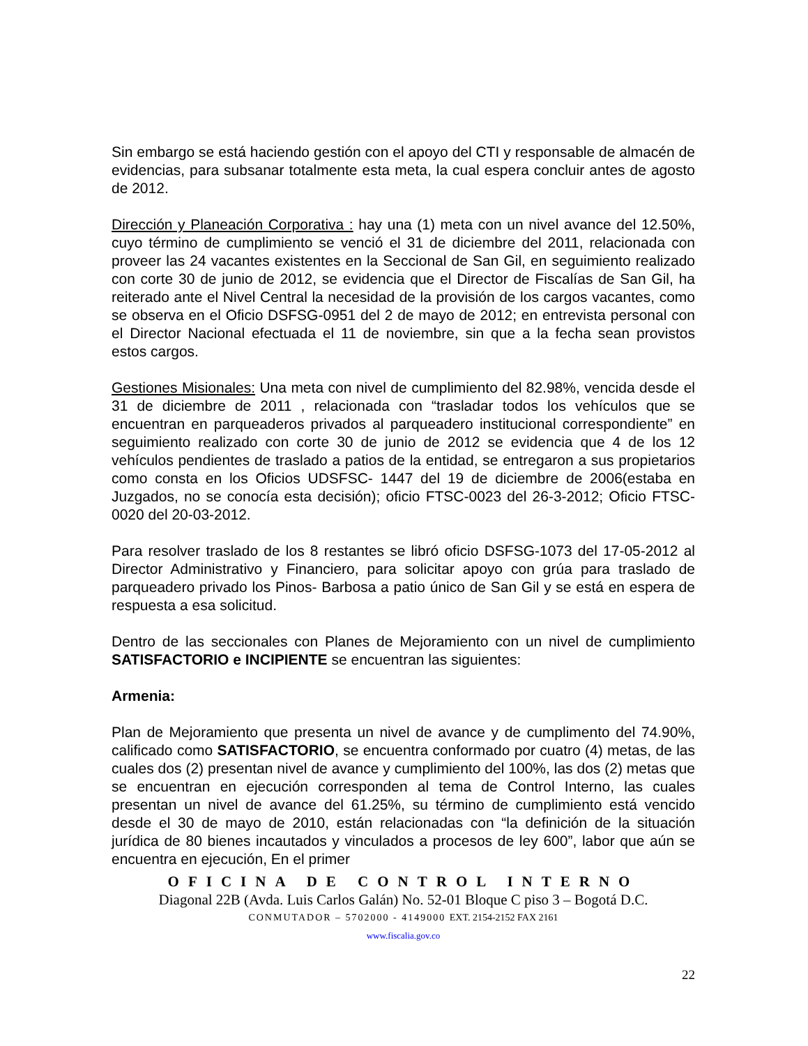Sin embargo se está haciendo gestión con el apoyo del CTI y responsable de almacén de evidencias, para subsanar totalmente esta meta, la cual espera concluir antes de agosto de 2012.
Dirección y Planeación Corporativa : hay una (1) meta con un nivel avance del 12.50%, cuyo término de cumplimiento se venció el 31 de diciembre del 2011, relacionada con proveer las 24 vacantes existentes en la Seccional de San Gil, en seguimiento realizado con corte 30 de junio de 2012, se evidencia que el Director de Fiscalías de San Gil, ha reiterado ante el Nivel Central la necesidad de la provisión de los cargos vacantes, como se observa en el Oficio DSFSG-0951 del 2 de mayo de 2012; en entrevista personal con el Director Nacional efectuada el 11 de noviembre, sin que a la fecha sean provistos estos cargos.
Gestiones Misionales: Una meta con nivel de cumplimiento del 82.98%, vencida desde el 31 de diciembre de 2011 , relacionada con “trasladar todos los vehículos que se encuentran en parqueaderos privados al parqueadero institucional correspondiente” en seguimiento realizado con corte 30 de junio de 2012 se evidencia que 4 de los 12 vehículos pendientes de traslado a patios de la entidad, se entregaron a sus propietarios como consta en los Oficios UDSFSC- 1447 del 19 de diciembre de 2006(estaba en Juzgados, no se conocía esta decisión); oficio FTSC-0023 del 26-3-2012; Oficio FTSC-0020 del 20-03-2012.
Para resolver traslado de los 8 restantes se libró oficio DSFSG-1073 del 17-05-2012 al Director Administrativo y Financiero, para solicitar apoyo con grúa para traslado de parqueadero privado los Pinos- Barbosa a patio único de San Gil y se está en espera de respuesta a esa solicitud.
Dentro de las seccionales con Planes de Mejoramiento con un nivel de cumplimiento SATISFACTORIO e INCIPIENTE se encuentran las siguientes:
Armenia:
Plan de Mejoramiento que presenta un nivel de avance y de cumplimento del 74.90%, calificado como SATISFACTORIO, se encuentra conformado por cuatro (4) metas, de las cuales dos (2) presentan nivel de avance y cumplimiento del 100%, las dos (2) metas que se encuentran en ejecución corresponden al tema de Control Interno, las cuales presentan un nivel de avance del 61.25%, su término de cumplimiento está vencido desde el 30 de mayo de 2010, están relacionadas con “la definición de la situación jurídica de 80 bienes incautados y vinculados a procesos de ley 600”, labor que aún se encuentra en ejecución, En el primer
OFICINA DE CONTROL INTERNO
Diagonal 22B (Avda. Luis Carlos Galán) No. 52-01 Bloque C piso 3 – Bogotá D.C.
CONMUTADOR – 5702000 - 4149000 EXT. 2154-2152 FAX 2161
www.fiscalia.gov.co
22